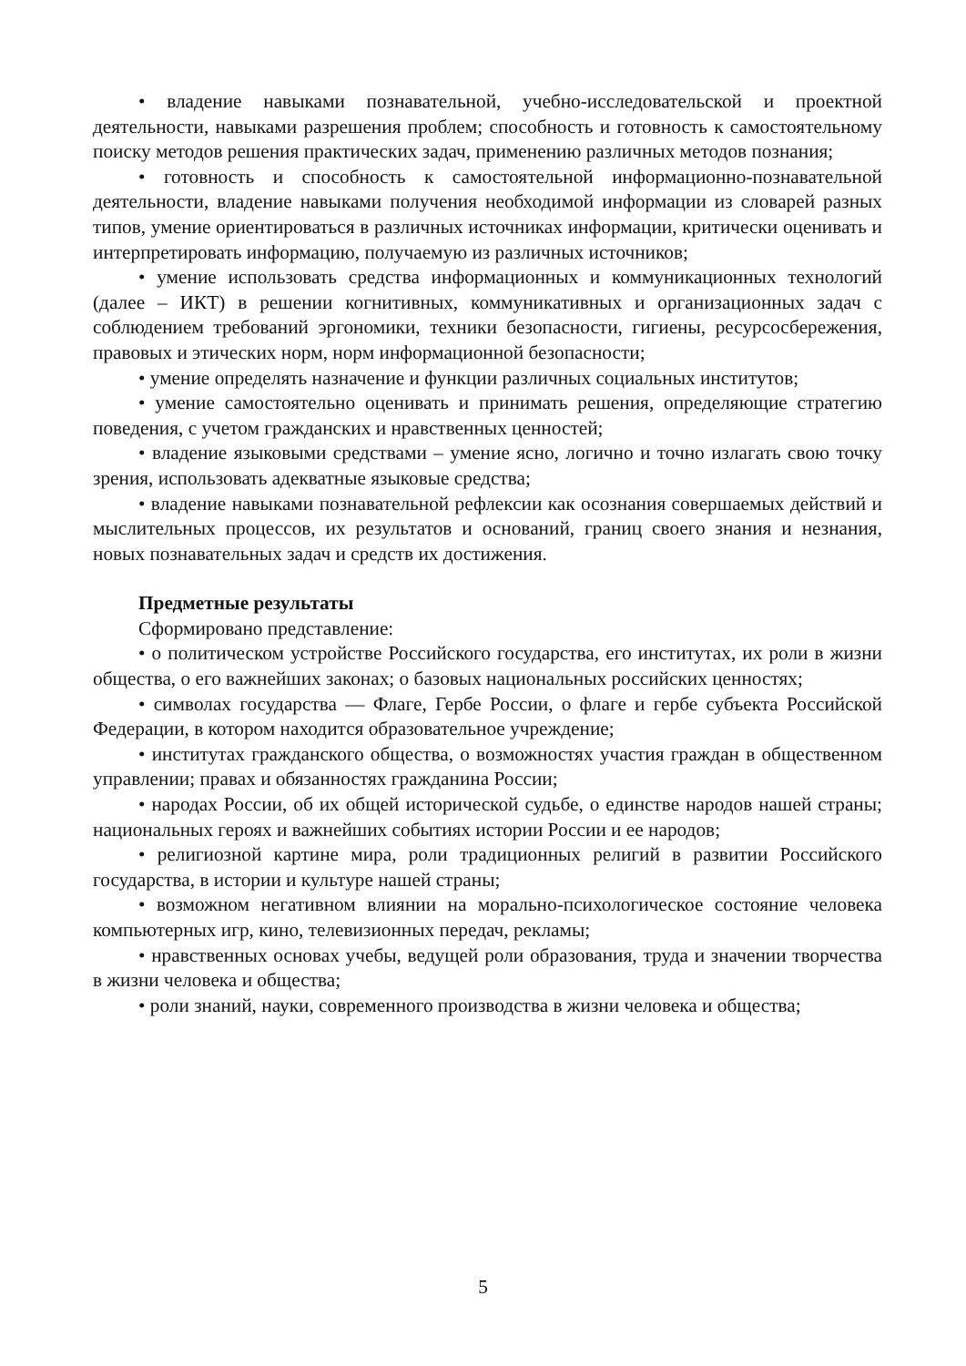• владение навыками познавательной, учебно-исследовательской и проектной деятельности, навыками разрешения проблем; способность и готовность к самостоятельному поиску методов решения практических задач, применению различных методов познания;
• готовность и способность к самостоятельной информационно-познавательной деятельности, владение навыками получения необходимой информации из словарей разных типов, умение ориентироваться в различных источниках информации, критически оценивать и интерпретировать информацию, получаемую из различных источников;
• умение использовать средства информационных и коммуникационных технологий (далее – ИКТ) в решении когнитивных, коммуникативных и организационных задач с соблюдением требований эргономики, техники безопасности, гигиены, ресурсосбережения, правовых и этических норм, норм информационной безопасности;
• умение определять назначение и функции различных социальных институтов;
• умение самостоятельно оценивать и принимать решения, определяющие стратегию поведения, с учетом гражданских и нравственных ценностей;
• владение языковыми средствами – умение ясно, логично и точно излагать свою точку зрения, использовать адекватные языковые средства;
• владение навыками познавательной рефлексии как осознания совершаемых действий и мыслительных процессов, их результатов и оснований, границ своего знания и незнания, новых познавательных задач и средств их достижения.
Предметные результаты
Сформировано представление:
• о политическом устройстве Российского государства, его институтах, их роли в жизни общества, о его важнейших законах; о базовых национальных российских ценностях;
• символах государства — Флаге, Гербе России, о флаге и гербе субъекта Российской Федерации, в котором находится образовательное учреждение;
• институтах гражданского общества, о возможностях участия граждан в общественном управлении; правах и обязанностях гражданина России;
• народах России, об их общей исторической судьбе, о единстве народов нашей страны; национальных героях и важнейших событиях истории России и ее народов;
• религиозной картине мира, роли традиционных религий в развитии Российского государства, в истории и культуре нашей страны;
• возможном негативном влиянии на морально-психологическое состояние человека компьютерных игр, кино, телевизионных передач, рекламы;
• нравственных основах учебы, ведущей роли образования, труда и значении творчества в жизни человека и общества;
• роли знаний, науки, современного производства в жизни человека и общества;
5